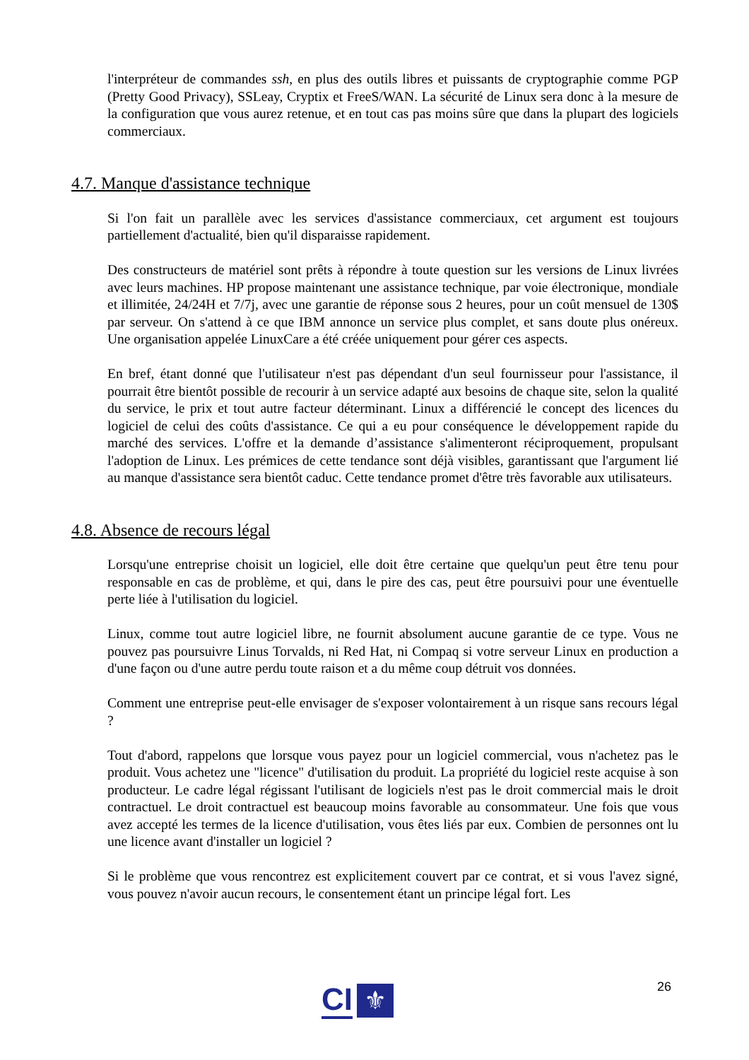l'interpréteur de commandes ssh, en plus des outils libres et puissants de cryptographie comme PGP (Pretty Good Privacy), SSLeay, Cryptix et FreeS/WAN. La sécurité de Linux sera donc à la mesure de la configuration que vous aurez retenue, et en tout cas pas moins sûre que dans la plupart des logiciels commerciaux.
4.7. Manque d'assistance technique
Si l'on fait un parallèle avec les services d'assistance commerciaux, cet argument est toujours partiellement d'actualité, bien qu'il disparaisse rapidement.
Des constructeurs de matériel sont prêts à répondre à toute question sur les versions de Linux livrées avec leurs machines. HP propose maintenant une assistance technique, par voie électronique, mondiale et illimitée, 24/24H et 7/7j, avec une garantie de réponse sous 2 heures, pour un coût mensuel de 130$ par serveur. On s'attend à ce que IBM annonce un service plus complet, et sans doute plus onéreux. Une organisation appelée LinuxCare a été créée uniquement pour gérer ces aspects.
En bref, étant donné que l'utilisateur n'est pas dépendant d'un seul fournisseur pour l'assistance, il pourrait être bientôt possible de recourir à un service adapté aux besoins de chaque site, selon la qualité du service, le prix et tout autre facteur déterminant. Linux a différencié le concept des licences du logiciel de celui des coûts d'assistance. Ce qui a eu pour conséquence le développement rapide du marché des services. L'offre et la demande d’assistance s'alimenteront réciproquement, propulsant l'adoption de Linux. Les prémices de cette tendance sont déjà visibles, garantissant que l'argument lié au manque d'assistance sera bientôt caduc. Cette tendance promet d'être très favorable aux utilisateurs.
4.8. Absence de recours légal
Lorsqu'une entreprise choisit un logiciel, elle doit être certaine que quelqu'un peut être tenu pour responsable en cas de problème, et qui, dans le pire des cas, peut être poursuivi pour une éventuelle perte liée à l'utilisation du logiciel.
Linux, comme tout autre logiciel libre, ne fournit absolument aucune garantie de ce type. Vous ne pouvez pas poursuivre Linus Torvalds, ni Red Hat, ni Compaq si votre serveur Linux en production a d'une façon ou d'une autre perdu toute raison et a du même coup détruit vos données.
Comment une entreprise peut-elle envisager de s'exposer volontairement à un risque sans recours légal ?
Tout d'abord, rappelons que lorsque vous payez pour un logiciel commercial, vous n'achetez pas le produit. Vous achetez une "licence" d'utilisation du produit. La propriété du logiciel reste acquise à son producteur. Le cadre légal régissant l'utilisant de logiciels n'est pas le droit commercial mais le droit contractuel. Le droit contractuel est beaucoup moins favorable au consommateur. Une fois que vous avez accepté les termes de la licence d'utilisation, vous êtes liés par eux. Combien de personnes ont lu une licence avant d'installer un logiciel ?
Si le problème que vous rencontrez est explicitement couvert par ce contrat, et si vous l'avez signé, vous pouvez n'avoir aucun recours, le consentement étant un principe légal fort. Les
26
CI ⚜